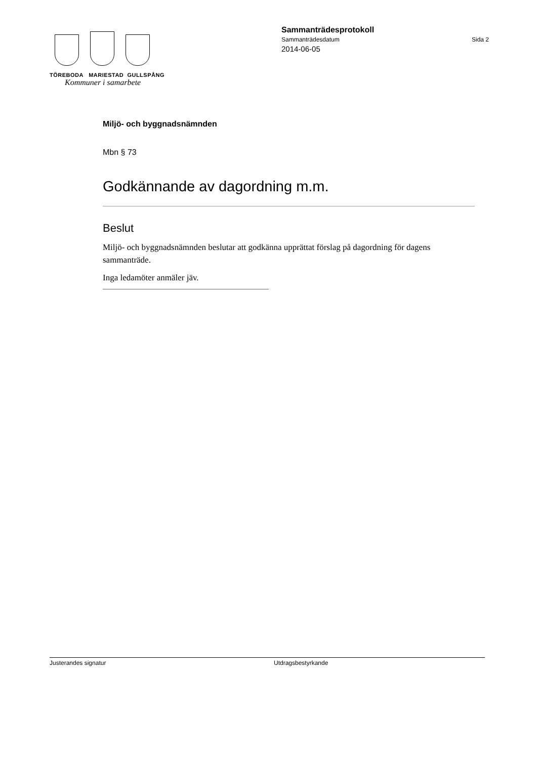TÖREBODA MARIESTAD GULLSPÅNG
Kommuner i samarbete
Sammanträdesprotokoll
Sammanträdesdatum Sida 2
2014-06-05
Miljö- och byggnadsnämnden
Mbn § 73
Godkännande av dagordning m.m.
Beslut
Miljö- och byggnadsnämnden beslutar att godkänna upprättat förslag på dagordning för dagens sammanträde.
Inga ledamöter anmäler jäv.
Justerandes signatur Utdragsbestyrkande